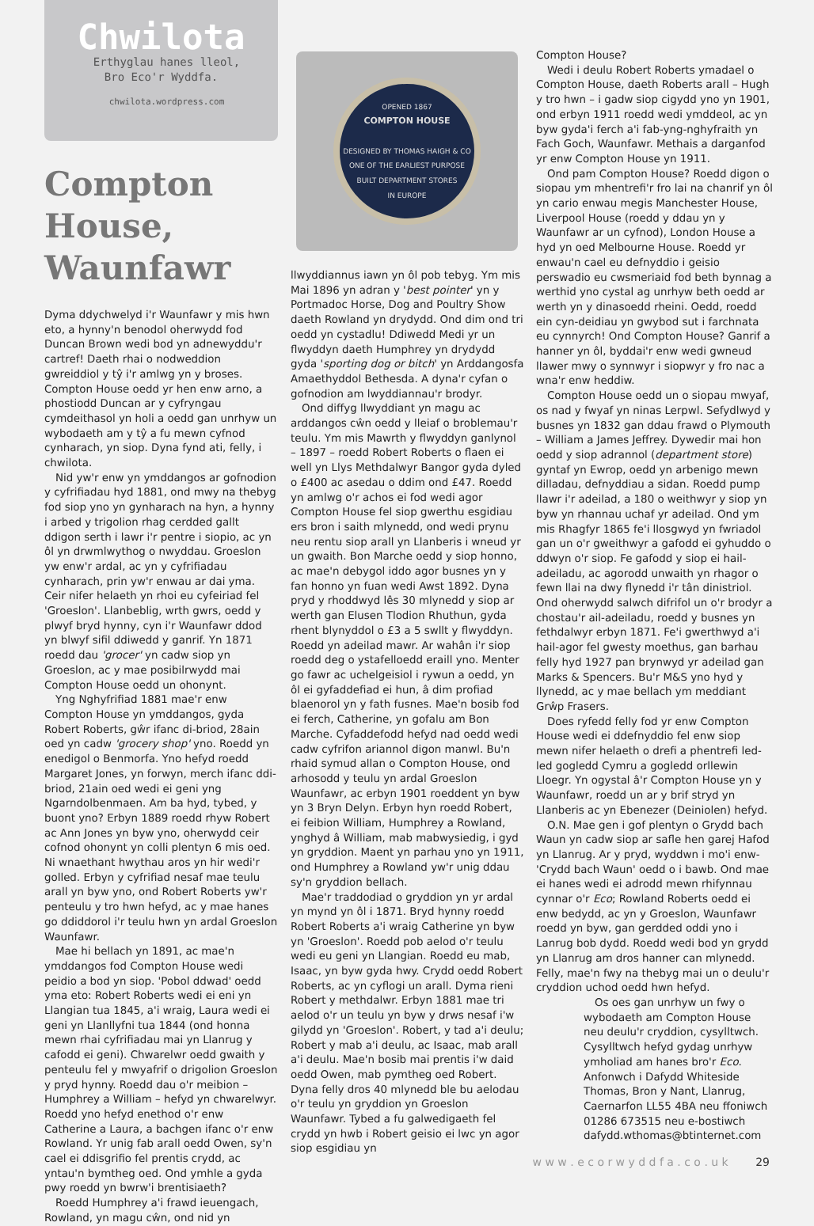Chwilota
Erthyglau hanes lleol,
Bro Eco'r Wyddfa.
chwilota.wordpress.com
Compton House, Waunfawr
Dyma ddychwelyd i'r Waunfawr y mis hwn eto, a hynny'n benodol oherwydd fod Duncan Brown wedi bod yn adnewyddu'r cartref! Daeth rhai o nodweddion gwreiddiol y tŷ i'r amlwg yn y broses. Compton House oedd yr hen enw arno, a phostiodd Duncan ar y cyfryngau cymdeithasol yn holi a oedd gan unrhyw un wybodaeth am y tŷ a fu mewn cyfnod cynharach, yn siop. Dyna fynd ati, felly, i chwilota.
Nid yw'r enw yn ymddangos ar gofnodion y cyfrifiadau hyd 1881, ond mwy na thebyg fod siop yno yn gynharach na hyn, a hynny i arbed y trigolion rhag cerdded gallt ddigon serth i lawr i'r pentre i siopio, ac yn ôl yn drwmlwythog o nwyddau. Groeslon yw enw'r ardal, ac yn y cyfrifiadau cynharach, prin yw'r enwau ar dai yma. Ceir nifer helaeth yn rhoi eu cyfeiriad fel 'Groeslon'. Llanbeblig, wrth gwrs, oedd y plwyf bryd hynny, cyn i'r Waunfawr ddod yn blwyf sifil ddiwedd y ganrif. Yn 1871 roedd dau 'grocer' yn cadw siop yn Groeslon, ac y mae posibilrwydd mai Compton House oedd un ohonynt.
Yng Nghyfrifiad 1881 mae'r enw Compton House yn ymddangos, gyda Robert Roberts, gŵr ifanc di-briod, 28ain oed yn cadw 'grocery shop' yno. Roedd yn enedigol o Benmorfa. Yno hefyd roedd Margaret Jones, yn forwyn, merch ifanc ddi-briod, 21ain oed wedi ei geni yng Ngarndolbenmaen. Am ba hyd, tybed, y buont yno? Erbyn 1889 roedd rhyw Robert ac Ann Jones yn byw yno, oherwydd ceir cofnod ohonynt yn colli plentyn 6 mis oed. Ni wnaethant hwythau aros yn hir wedi'r golled. Erbyn y cyfrifiad nesaf mae teulu arall yn byw yno, ond Robert Roberts yw'r penteulu y tro hwn hefyd, ac y mae hanes go ddiddorol i'r teulu hwn yn ardal Groeslon Waunfawr.
Mae hi bellach yn 1891, ac mae'n ymddangos fod Compton House wedi peidio a bod yn siop. 'Pobol ddwad' oedd yma eto: Robert Roberts wedi ei eni yn Llangian tua 1845, a'i wraig, Laura wedi ei geni yn Llanllyfni tua 1844 (ond honna mewn rhai cyfrifiadau mai yn Llanrug y cafodd ei geni). Chwarelwr oedd gwaith y penteulu fel y mwyafrif o drigolion Groeslon y pryd hynny. Roedd dau o'r meibion – Humphrey a William – hefyd yn chwarelwyr. Roedd yno hefyd enethod o'r enw Catherine a Laura, a bachgen ifanc o'r enw Rowland. Yr unig fab arall oedd Owen, sy'n cael ei ddisgrifio fel prentis crydd, ac yntau'n bymtheg oed. Ond ymhle a gyda pwy roedd yn bwrw'i brentisiaeth?
Roedd Humphrey a'i frawd ieuengach, Rowland, yn magu cŵn, ond nid yn
OPENED 1867
COMPTON HOUSE
DESIGNED BY THOMAS HAIGH & CO
ONE OF THE EARLIEST PURPOSE
BUILT DEPARTMENT STORES
IN EUROPE
llwyddiannus iawn yn ôl pob tebyg. Ym mis Mai 1896 yn adran y 'best pointer' yn y Portmadoc Horse, Dog and Poultry Show daeth Rowland yn drydydd. Ond dim ond tri oedd yn cystadlu! Ddiwedd Medi yr un flwyddyn daeth Humphrey yn drydydd gyda 'sporting dog or bitch' yn Arddangosfa Amaethyddol Bethesda. A dyna'r cyfan o gofnodion am lwyddiannau'r brodyr.
Ond diffyg llwyddiant yn magu ac arddangos cŵn oedd y lleiaf o broblemau'r teulu. Ym mis Mawrth y flwyddyn ganlynol – 1897 – roedd Robert Roberts o flaen ei well yn Llys Methdalwyr Bangor gyda dyled o £400 ac asedau o ddim ond £47. Roedd yn amlwg o'r achos ei fod wedi agor Compton House fel siop gwerthu esgidiau ers bron i saith mlynedd, ond wedi prynu neu rentu siop arall yn Llanberis i wneud yr un gwaith. Bon Marche oedd y siop honno, ac mae'n debygol iddo agor busnes yn y fan honno yn fuan wedi Awst 1892. Dyna pryd y rhoddwyd lês 30 mlynedd y siop ar werth gan Elusen Tlodion Rhuthun, gyda rhent blynyddol o £3 a 5 swllt y flwyddyn. Roedd yn adeilad mawr. Ar wahân i'r siop roedd deg o ystafelloedd eraill yno. Menter go fawr ac uchelgeisiol i rywun a oedd, yn ôl ei gyfaddefiad ei hun, â dim profiad blaenorol yn y fath fusnes. Mae'n bosib fod ei ferch, Catherine, yn gofalu am Bon Marche. Cyfaddefodd hefyd nad oedd wedi cadw cyfrifon ariannol digon manwl. Bu'n rhaid symud allan o Compton House, ond arhosodd y teulu yn ardal Groeslon Waunfawr, ac erbyn 1901 roeddent yn byw yn 3 Bryn Delyn. Erbyn hyn roedd Robert, ei feibion William, Humphrey a Rowland, ynghyd â William, mab mabwysiedig, i gyd yn gryddion. Maent yn parhau yno yn 1911, ond Humphrey a Rowland yw'r unig ddau sy'n gryddion bellach.
Mae'r traddodiad o gryddion yn yr ardal yn mynd yn ôl i 1871. Bryd hynny roedd Robert Roberts a'i wraig Catherine yn byw yn 'Groeslon'. Roedd pob aelod o'r teulu wedi eu geni yn Llangian. Roedd eu mab, Isaac, yn byw gyda hwy. Crydd oedd Robert Roberts, ac yn cyflogi un arall. Dyma rieni Robert y methdalwr. Erbyn 1881 mae tri aelod o'r un teulu yn byw y drws nesaf i'w gilydd yn 'Groeslon'. Robert, y tad a'i deulu; Robert y mab a'i deulu, ac Isaac, mab arall a'i deulu. Mae'n bosib mai prentis i'w daid oedd Owen, mab pymtheg oed Robert. Dyna felly dros 40 mlynedd ble bu aelodau o'r teulu yn gryddion yn Groeslon Waunfawr. Tybed a fu galwedigaeth fel crydd yn hwb i Robert geisio ei lwc yn agor siop esgidiau yn
Compton House?
Wedi i deulu Robert Roberts ymadael o Compton House, daeth Roberts arall – Hugh y tro hwn – i gadw siop cigydd yno yn 1901, ond erbyn 1911 roedd wedi ymddeol, ac yn byw gyda'i ferch a'i fab-yng-nghyfraith yn Fach Goch, Waunfawr. Methais a darganfod yr enw Compton House yn 1911.
Ond pam Compton House? Roedd digon o siopau ym mhentrefi'r fro lai na chanrif yn ôl yn cario enwau megis Manchester House, Liverpool House (roedd y ddau yn y Waunfawr ar un cyfnod), London House a hyd yn oed Melbourne House. Roedd yr enwau'n cael eu defnyddio i geisio perswadio eu cwsmeriaid fod beth bynnag a werthid yno cystal ag unrhyw beth oedd ar werth yn y dinasoedd rheini. Oedd, roedd ein cyn-deidiau yn gwybod sut i farchnata eu cynnyrch! Ond Compton House? Ganrif a hanner yn ôl, byddai'r enw wedi gwneud llawer mwy o synnwyr i siopwyr y fro nac a wna'r enw heddiw.
Compton House oedd un o siopau mwyaf, os nad y fwyaf yn ninas Lerpwl. Sefydlwyd y busnes yn 1832 gan ddau frawd o Plymouth – William a James Jeffrey. Dywedir mai hon oedd y siop adrannol (department store) gyntaf yn Ewrop, oedd yn arbenigo mewn dilladau, defnyddiau a sidan. Roedd pump llawr i'r adeilad, a 180 o weithwyr y siop yn byw yn rhannau uchaf yr adeilad. Ond ym mis Rhagfyr 1865 fe'i llosgwyd yn fwriadol gan un o'r gweithwyr a gafodd ei gyhuddo o ddwyn o'r siop. Fe gafodd y siop ei hail-adeiladu, ac agorodd unwaith yn rhagor o fewn llai na dwy flynedd i'r tân dinistriol. Ond oherwydd salwch difrifol un o'r brodyr a chostau'r ail-adeiladu, roedd y busnes yn fethdalwyr erbyn 1871. Fe'i gwerthwyd a'i hail-agor fel gwesty moethus, gan barhau felly hyd 1927 pan brynwyd yr adeilad gan Marks & Spencers. Bu'r M&S yno hyd y llynedd, ac y mae bellach ym meddiant Grŵp Frasers.
Does ryfedd felly fod yr enw Compton House wedi ei ddefnyddio fel enw siop mewn nifer helaeth o drefi a phentrefi led-led gogledd Cymru a gogledd orllewin Lloegr. Yn ogystal â'r Compton House yn y Waunfawr, roedd un ar y brif stryd yn Llanberis ac yn Ebenezer (Deiniolen) hefyd.
O.N. Mae gen i gof plentyn o Grydd bach Waun yn cadw siop ar safle hen garej Hafod yn Llanrug. Ar y pryd, wyddwn i mo'i enw- 'Crydd bach Waun' oedd o i bawb. Ond mae ei hanes wedi ei adrodd mewn rhifynnau cynnar o'r Eco; Rowland Roberts oedd ei enw bedydd, ac yn y Groeslon, Waunfawr roedd yn byw, gan gerdded oddi yno i Lanrug bob dydd. Roedd wedi bod yn grydd yn Llanrug am dros hanner can mlynedd. Felly, mae'n fwy na thebyg mai un o deulu'r cryddion uchod oedd hwn hefyd.
Os oes gan unrhyw un fwy o wybodaeth am Compton House neu deulu'r cryddion, cysylltwch. Cysylltwch hefyd gydag unrhyw ymholiad am hanes bro'r Eco. Anfonwch i Dafydd Whiteside Thomas, Bron y Nant, Llanrug, Caernarfon LL55 4BA neu ffoniwch 01286 673515 neu e-bostiwch dafydd.wthomas@btinternet.com
w w w . e c o r w y d d f a . c o . u k 29